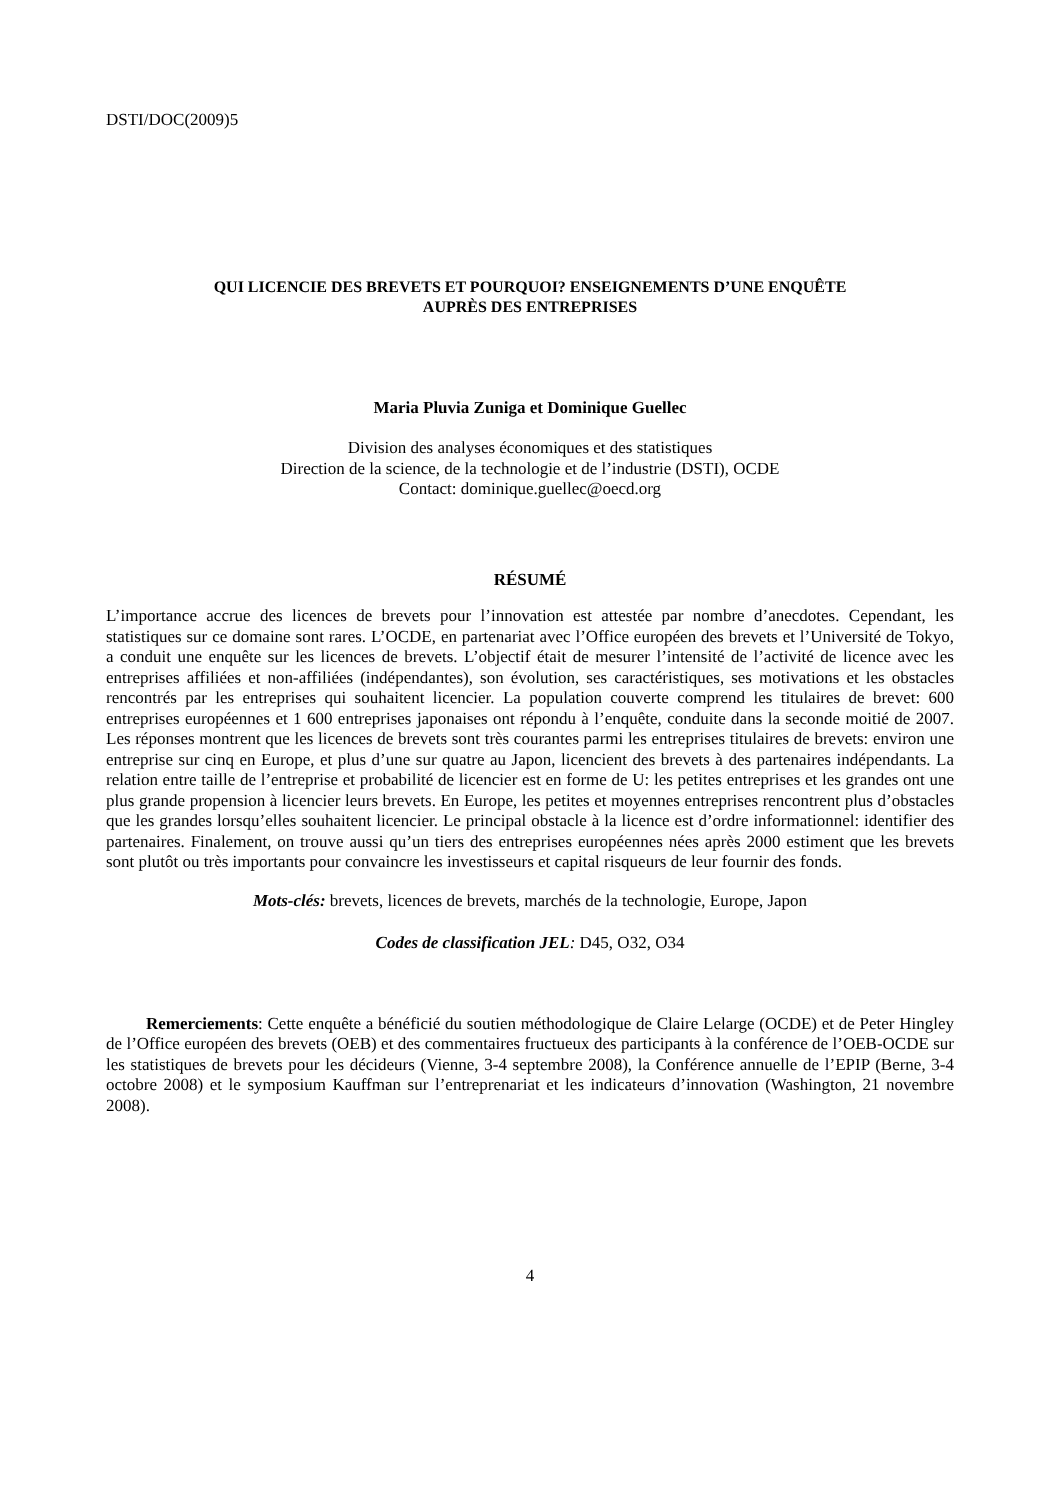DSTI/DOC(2009)5
QUI LICENCIE DES BREVETS ET POURQUOI? ENSEIGNEMENTS D’UNE ENQUÊTE
AUPRÈS DES ENTREPRISES
Maria Pluvia Zuniga et Dominique Guellec
Division des analyses économiques et des statistiques
Direction de la science, de la technologie et de l’industrie (DSTI), OCDE
Contact: dominique.guellec@oecd.org
RÉSUMÉ
L’importance accrue des licences de brevets pour l’innovation est attestée par nombre d’anecdotes. Cependant, les statistiques sur ce domaine sont rares. L’OCDE, en partenariat avec l’Office européen des brevets et l’Université de Tokyo, a conduit une enquête sur les licences de brevets. L’objectif était de mesurer l’intensité de l’activité de licence avec les entreprises affiliées et non-affiliées (indépendantes), son évolution, ses caractéristiques, ses motivations et les obstacles rencontrés par les entreprises qui souhaitent licencier. La population couverte comprend les titulaires de brevet: 600 entreprises européennes et 1 600 entreprises japonaises ont répondu à l’enquête, conduite dans la seconde moitié de 2007. Les réponses montrent que les licences de brevets sont très courantes parmi les entreprises titulaires de brevets: environ une entreprise sur cinq en Europe, et plus d’une sur quatre au Japon, licencient des brevets à des partenaires indépendants. La relation entre taille de l’entreprise et probabilité de licencier est en forme de U: les petites entreprises et les grandes ont une plus grande propension à licencier leurs brevets. En Europe, les petites et moyennes entreprises rencontrent plus d’obstacles que les grandes lorsqu’elles souhaitent licencier. Le principal obstacle à la licence est d’ordre informationnel: identifier des partenaires. Finalement, on trouve aussi qu’un tiers des entreprises européennes nées après 2000 estiment que les brevets sont plutôt ou très importants pour convaincre les investisseurs et capital risqueurs de leur fournir des fonds.
Mots-clés: brevets, licences de brevets, marchés de la technologie, Europe, Japon
Codes de classification JEL: D45, O32, O34
Remerciements: Cette enquête a bénéficié du soutien méthodologique de Claire Lelarge (OCDE) et de Peter Hingley de l’Office européen des brevets (OEB) et des commentaires fructueux des participants à la conférence de l’OEB-OCDE sur les statistiques de brevets pour les décideurs (Vienne, 3-4 septembre 2008), la Conférence annuelle de l’EPIP (Berne, 3-4 octobre 2008) et le symposium Kauffman sur l’entreprenariat et les indicateurs d’innovation (Washington, 21 novembre 2008).
4